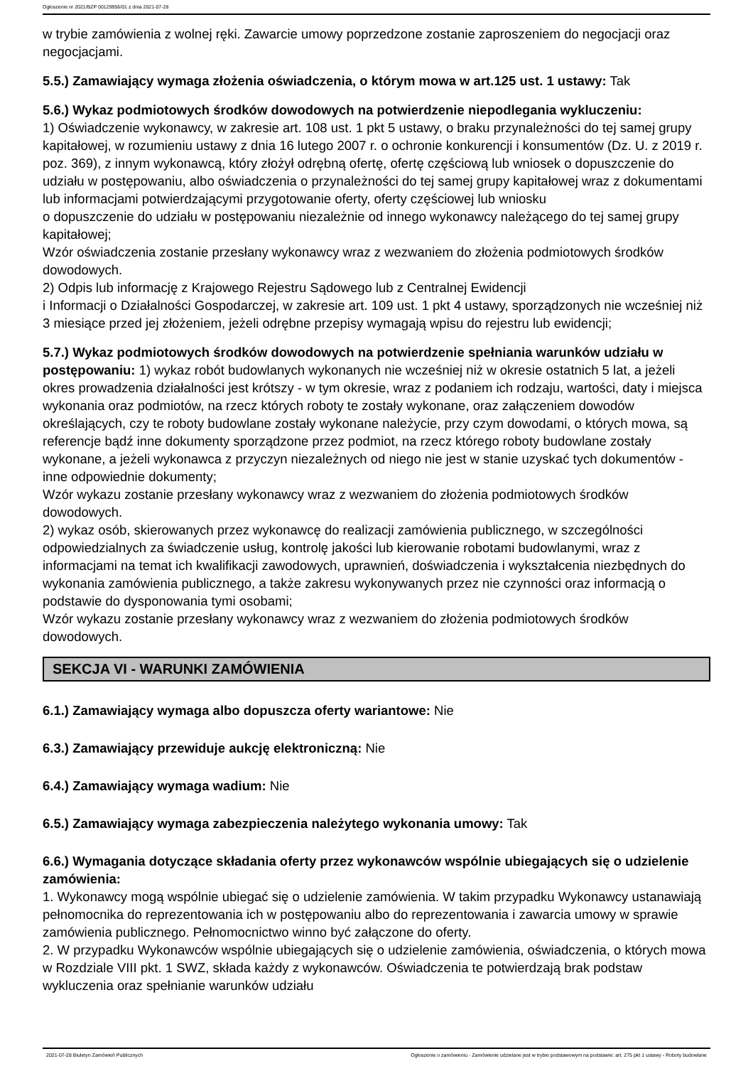Ogłoszenie nr 2021/BZP 00129956/01 z dnia 2021-07-28
w trybie zamówienia z wolnej ręki. Zawarcie umowy poprzedzone zostanie zaproszeniem do negocjacji oraz negocjacjami.
5.5.) Zamawiający wymaga złożenia oświadczenia, o którym mowa w art.125 ust. 1 ustawy: Tak
5.6.) Wykaz podmiotowych środków dowodowych na potwierdzenie niepodlegania wykluczeniu:
1) Oświadczenie wykonawcy, w zakresie art. 108 ust. 1 pkt 5 ustawy, o braku przynależności do tej samej grupy kapitałowej, w rozumieniu ustawy z dnia 16 lutego 2007 r. o ochronie konkurencji i konsumentów (Dz. U. z 2019 r. poz. 369), z innym wykonawcą, który złożył odrębną ofertę, ofertę częściową lub wniosek o dopuszczenie do udziału w postępowaniu, albo oświadczenia o przynależności do tej samej grupy kapitałowej wraz z dokumentami lub informacjami potwierdzającymi przygotowanie oferty, oferty częściowej lub wniosku
o dopuszczenie do udziału w postępowaniu niezależnie od innego wykonawcy należącego do tej samej grupy kapitałowej;
Wzór oświadczenia zostanie przesłany wykonawcy wraz z wezwaniem do złożenia podmiotowych środków dowodowych.
2) Odpis lub informację z Krajowego Rejestru Sądowego lub z Centralnej Ewidencji
i Informacji o Działalności Gospodarczej, w zakresie art. 109 ust. 1 pkt 4 ustawy, sporządzonych nie wcześniej niż 3 miesiące przed jej złożeniem, jeżeli odrębne przepisy wymagają wpisu do rejestru lub ewidencji;
5.7.) Wykaz podmiotowych środków dowodowych na potwierdzenie spełniania warunków udziału w postępowaniu: 1) wykaz robót budowlanych wykonanych nie wcześniej niż w okresie ostatnich 5 lat, a jeżeli okres prowadzenia działalności jest krótszy - w tym okresie, wraz z podaniem ich rodzaju, wartości, daty i miejsca wykonania oraz podmiotów, na rzecz których roboty te zostały wykonane, oraz załączeniem dowodów określających, czy te roboty budowlane zostały wykonane należycie, przy czym dowodami, o których mowa, są referencje bądź inne dokumenty sporządzone przez podmiot, na rzecz którego roboty budowlane zostały wykonane, a jeżeli wykonawca z przyczyn niezależnych od niego nie jest w stanie uzyskać tych dokumentów - inne odpowiednie dokumenty;
Wzór wykazu zostanie przesłany wykonawcy wraz z wezwaniem do złożenia podmiotowych środków dowodowych.
2) wykaz osób, skierowanych przez wykonawcę do realizacji zamówienia publicznego, w szczególności odpowiedzialnych za świadczenie usług, kontrolę jakości lub kierowanie robotami budowlanymi, wraz z informacjami na temat ich kwalifikacji zawodowych, uprawnień, doświadczenia i wykształcenia niezbędnych do wykonania zamówienia publicznego, a także zakresu wykonywanych przez nie czynności oraz informacją o podstawie do dysponowania tymi osobami;
Wzór wykazu zostanie przesłany wykonawcy wraz z wezwaniem do złożenia podmiotowych środków dowodowych.
SEKCJA VI - WARUNKI ZAMÓWIENIA
6.1.) Zamawiający wymaga albo dopuszcza oferty wariantowe: Nie
6.3.) Zamawiający przewiduje aukcję elektroniczną: Nie
6.4.) Zamawiający wymaga wadium: Nie
6.5.) Zamawiający wymaga zabezpieczenia należytego wykonania umowy: Tak
6.6.) Wymagania dotyczące składania oferty przez wykonawców wspólnie ubiegających się o udzielenie zamówienia:
1. Wykonawcy mogą wspólnie ubiegać się o udzielenie zamówienia. W takim przypadku Wykonawcy ustanawiają pełnomocnika do reprezentowania ich w postępowaniu albo do reprezentowania i zawarcia umowy w sprawie zamówienia publicznego. Pełnomocnictwo winno być załączone do oferty.
2. W przypadku Wykonawców wspólnie ubiegających się o udzielenie zamówienia, oświadczenia, o których mowa w Rozdziale VIII pkt. 1 SWZ, składa każdy z wykonawców. Oświadczenia te potwierdzają brak podstaw wykluczenia oraz spełnianie warunków udziału
2021-07-28 Biuletyn Zamówień Publicznych Ogłoszenie o zamówieniu - Zamówienie udzielane jest w trybie podstawowym na podstawie: art. 275 pkt 1 ustawy - Roboty budowlane